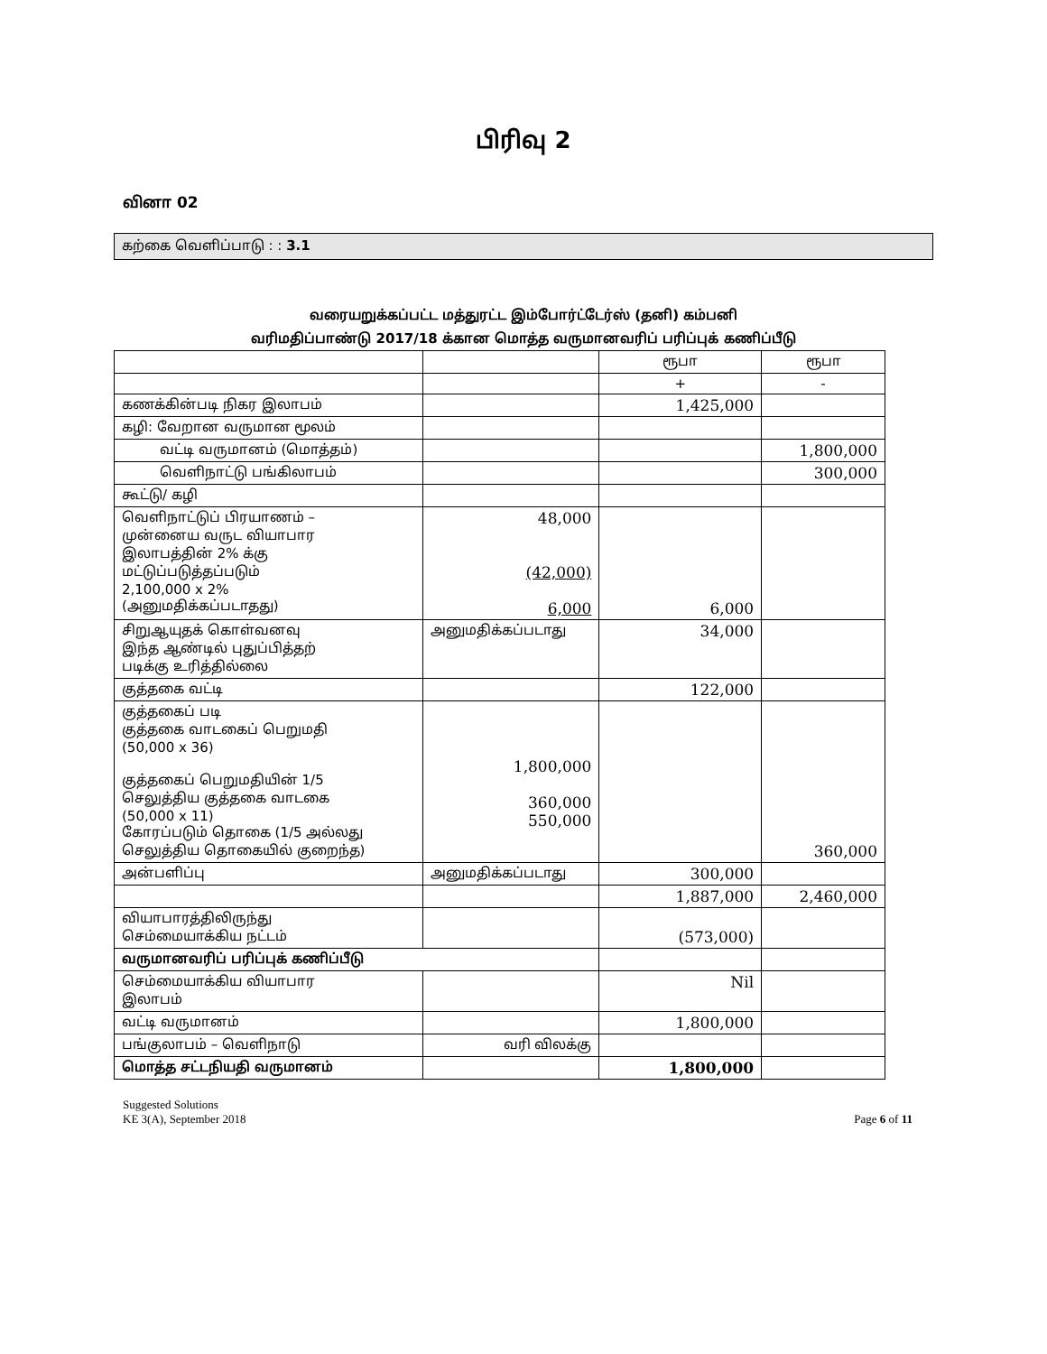பிரிவு 2
வினா 02
கற்கை வெளிப்பாடு : : 3.1
வரையறுக்கப்பட்ட மத்துரட்ட இம்போர்ட்டேர்ஸ் (தனி) கம்பனி
வரிமதிப்பாண்டு 2017/18 க்கான மொத்த வருமானவரிப் பரிப்புக் கணிப்பீடு
| | | ரூபா | ரூபா |
| | | + | - |
| கணக்கின்படி நிகர இலாபம் | | 1,425,000 | |
| கழி: வேறான வருமான மூலம் | | | |
| வட்டி வருமானம் (மொத்தம்) | | | 1,800,000 |
| வெளிநாட்டு பங்கிலாபம் | | | 300,000 |
| கூட்டு/ கழி | | | |
| வெளிநாட்டுப் பிரயாணம் – முன்னைய வருட வியாபார இலாபத்தின் 2% க்கு மட்டுப்படுத்தப்படும் 2,100,000 x 2% (அனுமதிக்கப்படாதது) | 48,000 (42,000) 6,000 | 6,000 | |
| சிறுஆயுதக் கொள்வனவு இந்த ஆண்டில் புதுப்பித்தற் படிக்கு உரித்தில்லை | அனுமதிக்கப்படாது | 34,000 | |
| குத்தகை வட்டி | | 122,000 | |
| குத்தகைப் படி குத்தகை வாடகைப் பெறுமதி (50,000 x 36) குத்தகைப் பெறுமதியின் 1/5 செலுத்திய குத்தகை வாடகை (50,000 x 11) கோரப்படும் தொகை (1/5 அல்லது செலுத்திய தொகையில் குறைந்த) | 1,800,000 360,000 550,000 | | 360,000 |
| அன்பளிப்பு | அனுமதிக்கப்படாது | 300,000 | |
| | | 1,887,000 | 2,460,000 |
| வியாபாரத்திலிருந்து செம்மையாக்கிய நட்டம் | | (573,000) | |
| வருமானவரிப் பரிப்புக் கணிப்பீடு | | | |
| செம்மையாக்கிய வியாபார இலாபம் | | Nil | |
| வட்டி வருமானம் | | 1,800,000 | |
| பங்குலாபம் – வெளிநாடு | வரி விலக்கு | | |
| மொத்த சட்டநியதி வருமானம் | | 1,800,000 | |
Suggested Solutions
KE 3(A), September 2018
Page 6 of 11